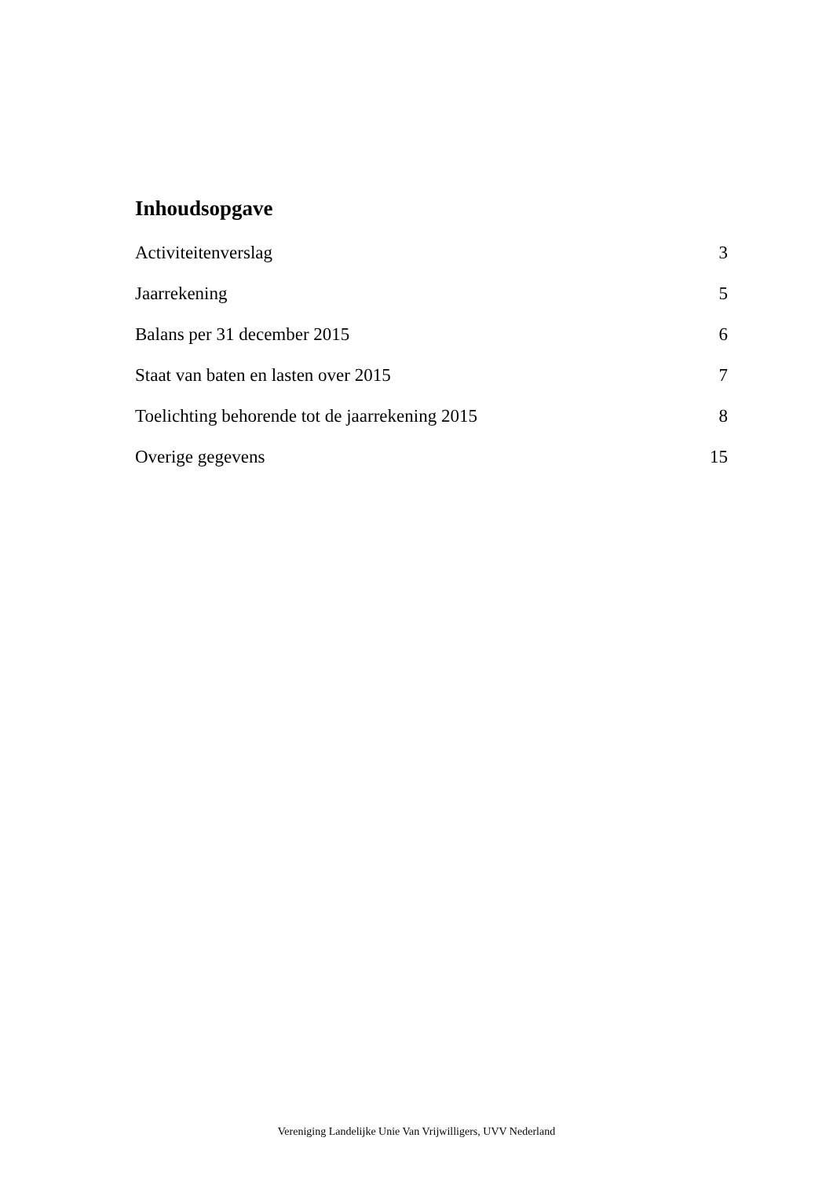Inhoudsopgave
Activiteitenverslag 3
Jaarrekening 5
Balans per 31 december 2015 6
Staat van baten en lasten over 2015 7
Toelichting behorende tot de jaarrekening 2015 8
Overige gegevens 15
Vereniging Landelijke Unie Van Vrijwilligers, UVV Nederland